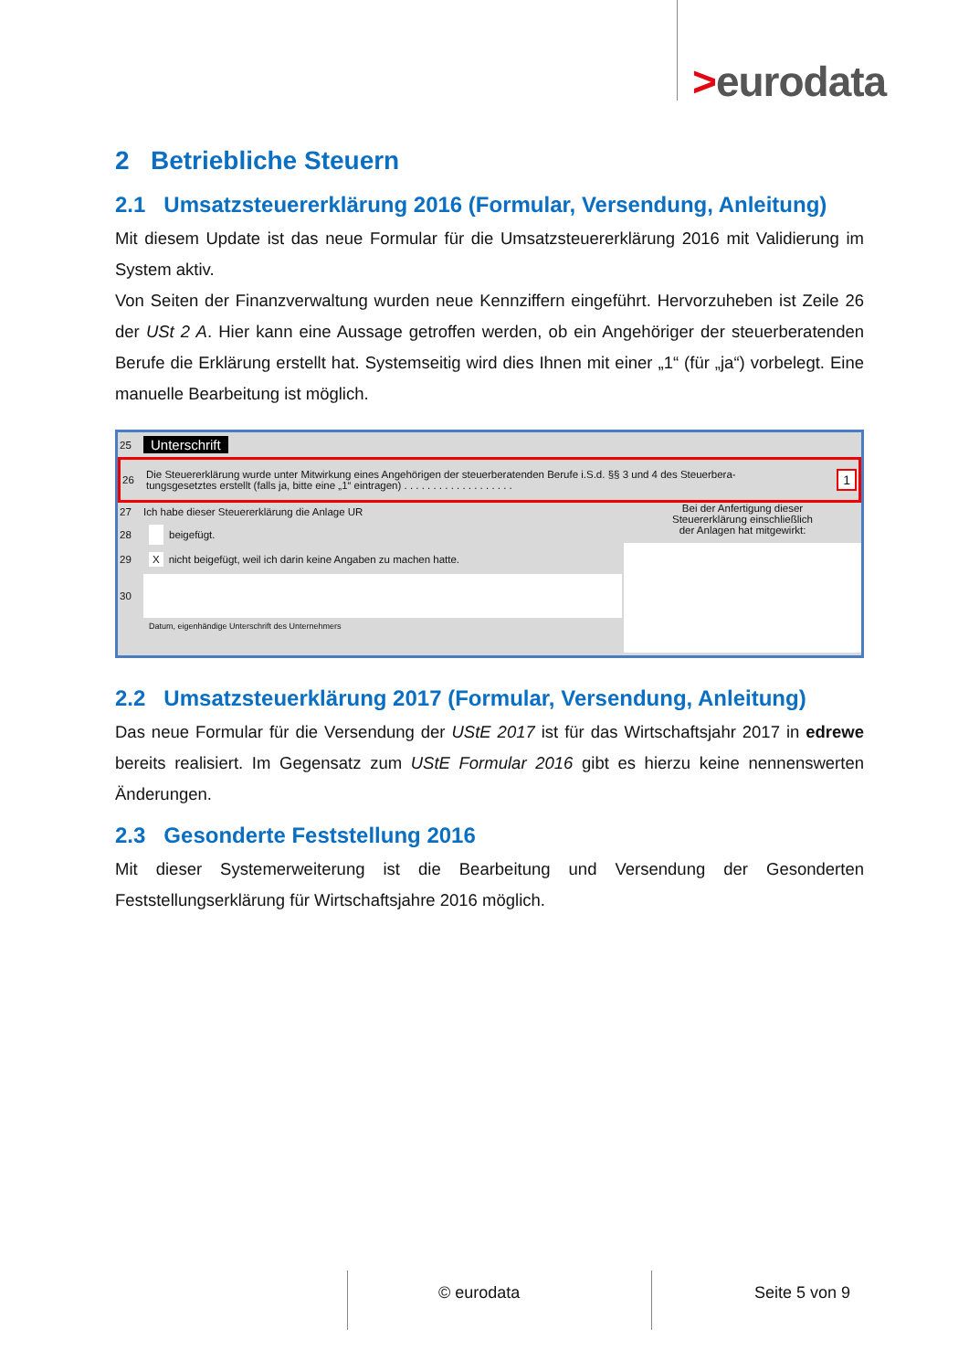>eurodata
2 Betriebliche Steuern
2.1 Umsatzsteuererklärung 2016 (Formular, Versendung, Anleitung)
Mit diesem Update ist das neue Formular für die Umsatzsteuererklärung 2016 mit Validierung im System aktiv.
Von Seiten der Finanzverwaltung wurden neue Kennziffern eingeführt. Hervorzuheben ist Zeile 26 der USt 2 A. Hier kann eine Aussage getroffen werden, ob ein Angehöriger der steuerberatenden Berufe die Erklärung erstellt hat. Systemseitig wird dies Ihnen mit einer „1“ (für „ja“) vorbelegt. Eine manuelle Bearbeitung ist möglich.
25 Unterschrift
26 Die Steuererklärung wurde unter Mitwirkung eines Angehörigen der steuerberatenden Berufe i.S.d. §§ 3 und 4 des Steuerbera-
tungsgesetztes erstellt (falls ja, bitte eine „1“ eintragen) . . . . . . . . . . . . . . . . . . . 1
27 Ich habe dieser Steuererklärung die Anlage UR
28 beigefügt.
29 X nicht beigefügt, weil ich darin keine Angaben zu machen hatte.
30
Datum, eigenhändige Unterschrift des Unternehmers
Bei der Anfertigung dieser
Steuererklärung einschließlich
der Anlagen hat mitgewirkt:
2.2 Umsatzsteuerklärung 2017 (Formular, Versendung, Anleitung)
Das neue Formular für die Versendung der UStE 2017 ist für das Wirtschaftsjahr 2017 in edrewe bereits realisiert. Im Gegensatz zum UStE Formular 2016 gibt es hierzu keine nennenswerten Änderungen.
2.3 Gesonderte Feststellung 2016
Mit dieser Systemerweiterung ist die Bearbeitung und Versendung der Gesonderten Feststellungserklärung für Wirtschaftsjahre 2016 möglich.
© eurodata Seite 5 von 9